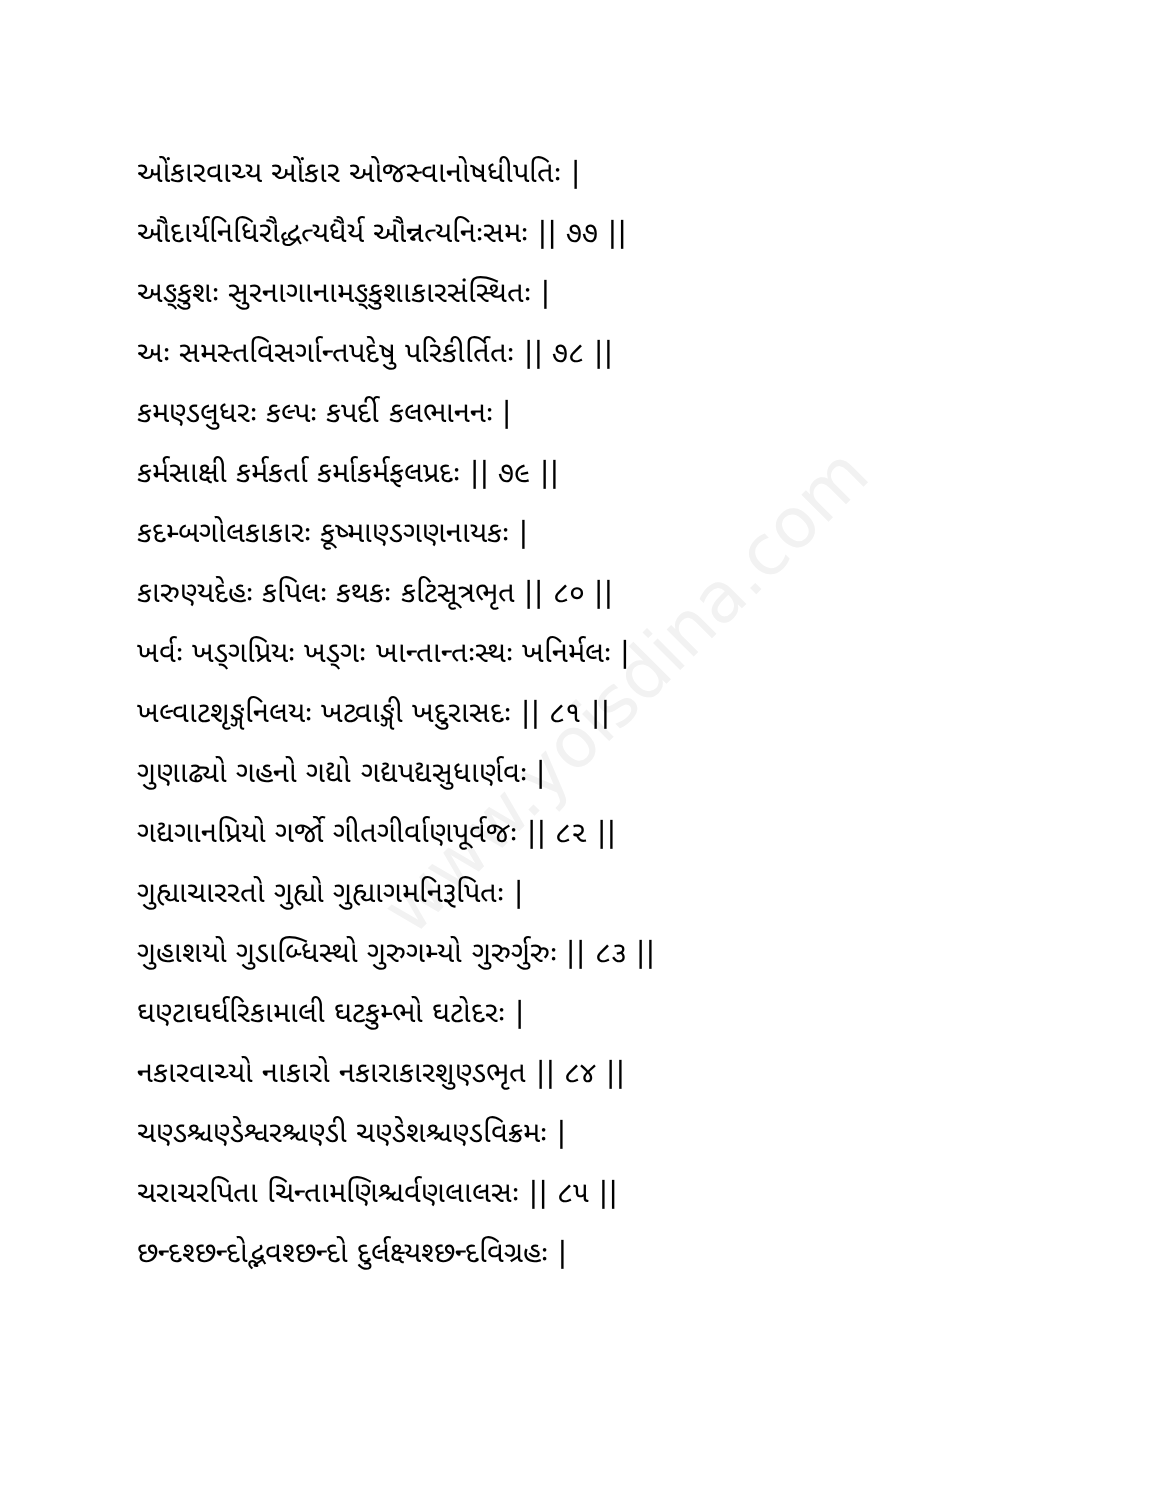www.yoisdina.com
ઓંકારવાચ્ય ઓંકાર ઓજસ્વાનોષધીપતિઃ |
ઔદાર્યનિધિરૌદ્ધત્યધૈર્ય ઔન્નત્યનિઃસમઃ || ૭૭ ||
અઙ્કુશઃ સુરનાગાનામઙ્કુશાકારસંસ્થિતઃ |
અઃ સમસ્તવિસર્ગાન્તપદેષુ પરિકીર્તિતઃ || ૭૮ ||
કમણ્ડલુધરઃ કલ્પઃ કપર્દી કલભાનનઃ |
કર્મસાક્ષી કર્મકર્તા કર્માકર્મફલપ્રદઃ || ૭૯ ||
કદમ્બગોલકાકારઃ કૂષ્માણ્ડગણનાયકઃ |
કારુણ્યદેહઃ કપિલઃ કથકઃ કટિસૂત્રભૃત || ૮૦ ||
ખર્વઃ ખડ્ગપ્રિયઃ ખડ્ગઃ ખાન્તાન્તઃસ્થઃ ખનિર્મલઃ |
ખલ્વાટશૃઙ્ગનિલયઃ ખટ્વાઙ્ગી ખદુરાસદઃ || ૮૧ ||
ગુણાઢ્યો ગહનો ગદ્યો ગદ્યપદ્યસુધાર્ણવઃ |
ગદ્યગાનપ્રિયો ગર્જો ગીતગીર્વાણપૂર્વજઃ || ૮૨ ||
ગુહ્યાચારરતો ગુહ્યો ગુહ્યાગમનિરૂપિતઃ |
ગુહાશયો ગુડાબ્ધિસ્થો ગુરુગમ્યો ગુરુર્ગુરુઃ || ૮૩ ||
ઘણ્ટાઘર્ઘરિકામાલી ઘટકુમ્ભો ઘટોદરઃ |
નકારવાચ્યો નાકારો નકારાકારશુણ્ડભૃત || ૮૪ ||
ચણ્ડશ્ચણ્ડેશ્વરશ્ચણ્ડી ચણ્ડેશશ્ચણ્ડવિક્રમઃ |
ચરાચરપિતા ચિન્તામણિશ્ચર્વણલાલસઃ || ૮૫ ||
છન્દશ્છન્દોદ્ભવશ્છન્દો દુર્લક્ષ્યશ્છન્દવિગ્રહઃ |